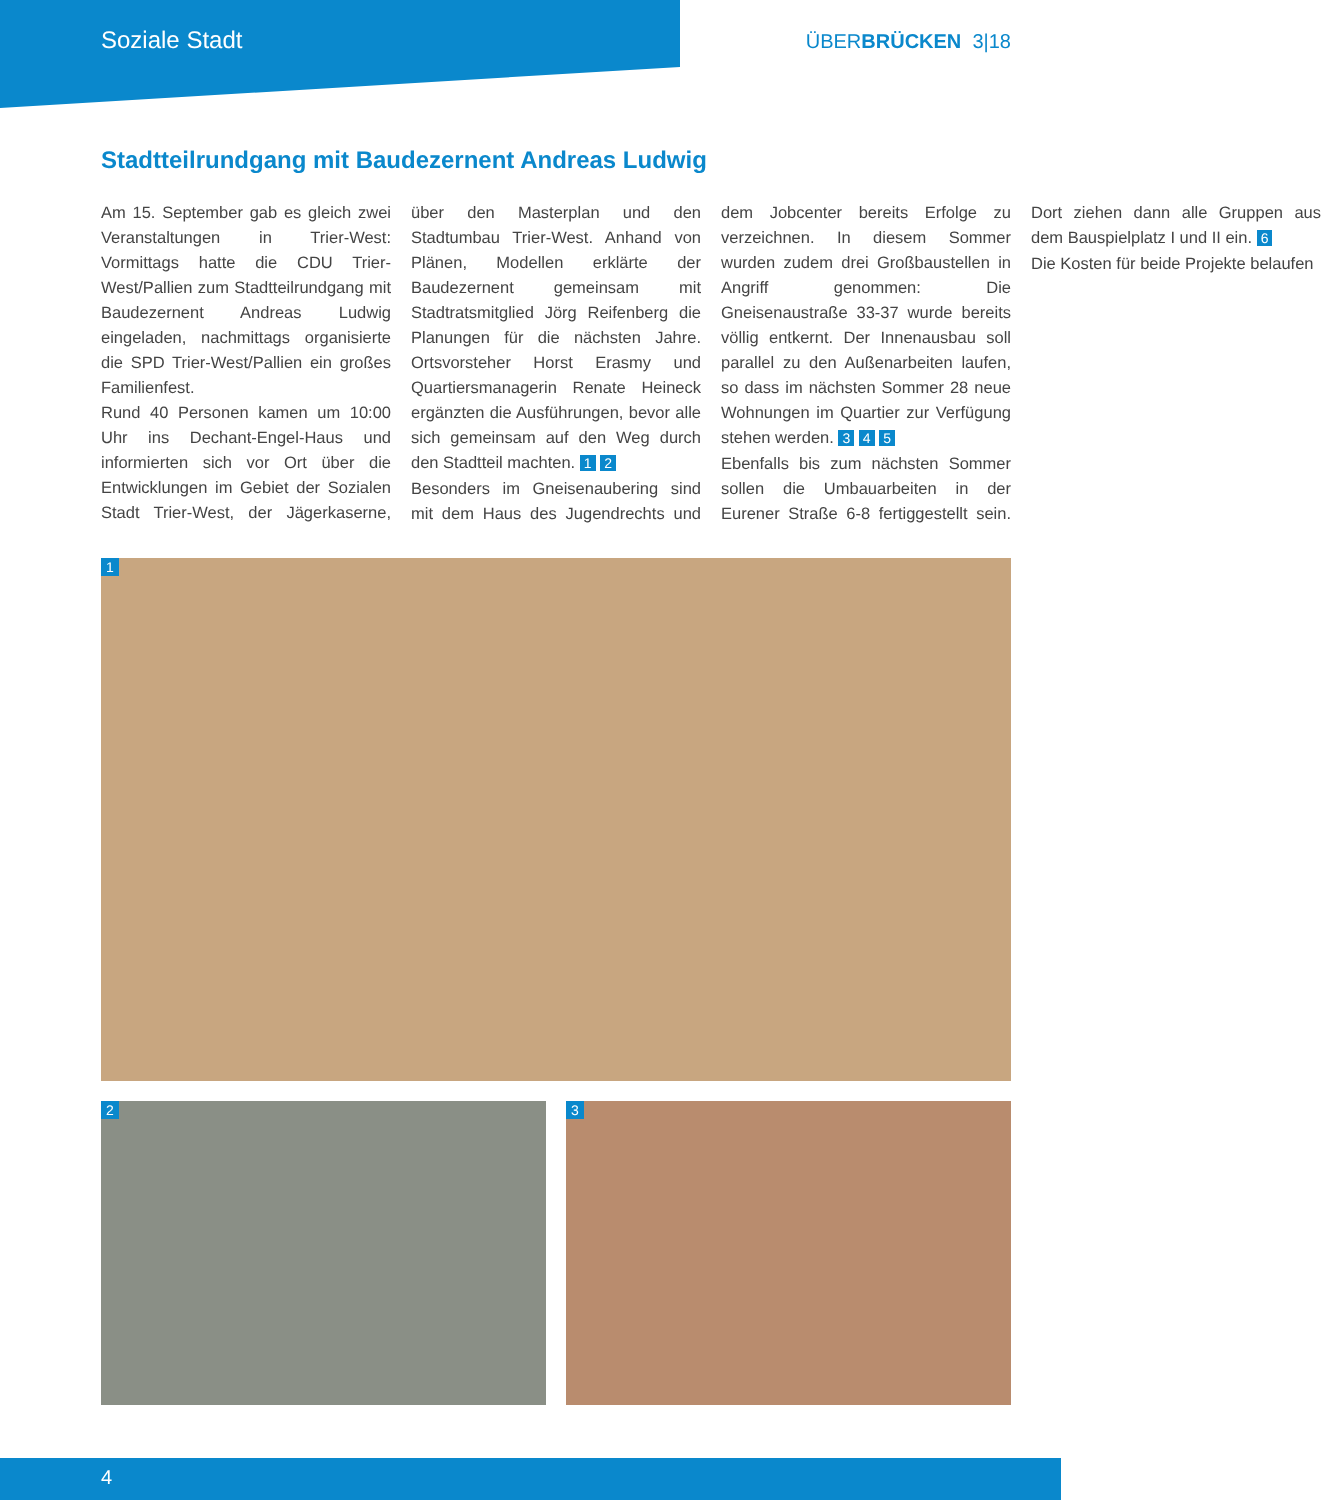Soziale Stadt
ÜBERBRÜCKEN 3|18
Stadtteilrundgang mit Baudezernent Andreas Ludwig
Am 15. September gab es gleich zwei Veranstaltungen in Trier-West: Vormittags hatte die CDU Trier-West/Pallien zum Stadtteilrundgang mit Baudezernent Andreas Ludwig eingeladen, nachmittags organisierte die SPD Trier-West/Pallien ein großes Familienfest.
Rund 40 Personen kamen um 10:00 Uhr ins Dechant-Engel-Haus und informierten sich vor Ort über die Entwicklungen im Gebiet der Sozialen Stadt Trier-West, der Jägerkaserne, über den Masterplan und den Stadtumbau Trier-West. Anhand von Plänen, Modellen erklärte der Baudezernent gemeinsam mit Stadtratsmitglied Jörg Reifenberg die Planungen für die nächsten Jahre. Ortsvorsteher Horst Erasmy und Quartiersmanagerin Renate Heineck ergänzten die Ausführungen, bevor alle sich gemeinsam auf den Weg durch den Stadtteil machten. 1 2
Besonders im Gneisenaubering sind mit dem Haus des Jugendrechts und dem Jobcenter bereits Erfolge zu verzeichnen. In diesem Sommer wurden zudem drei Großbaustellen in Angriff genommen: Die Gneisenaustraße 33-37 wurde bereits völlig entkernt. Der Innenausbau soll parallel zu den Außenarbeiten laufen, so dass im nächsten Sommer 28 neue Wohnungen im Quartier zur Verfügung stehen werden. 3 4 5
Ebenfalls bis zum nächsten Sommer sollen die Umbauarbeiten in der Eurener Straße 6-8 fertiggestellt sein. Dort ziehen dann alle Gruppen aus dem Bauspielplatz I und II ein. 6
Die Kosten für beide Projekte belaufen
1
2
3
4